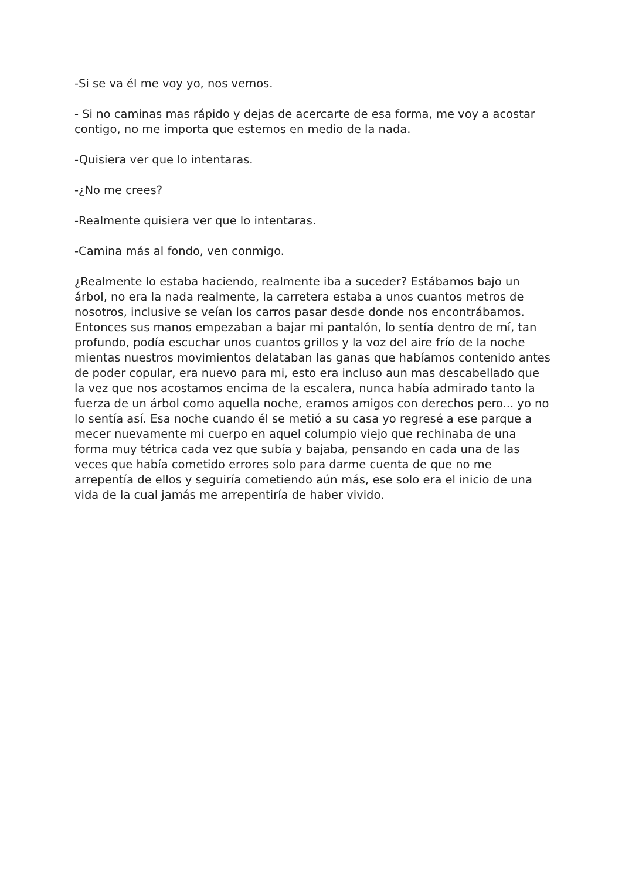-Si se va él me voy yo, nos vemos.
- Si no caminas mas rápido y dejas de acercarte de esa forma, me voy a acostar contigo, no me importa que estemos en medio de la nada.
-Quisiera ver que lo intentaras.
-¿No me crees?
-Realmente quisiera ver que lo intentaras.
-Camina más al fondo, ven conmigo.
¿Realmente lo estaba haciendo, realmente iba a suceder? Estábamos bajo un árbol, no era la nada realmente, la carretera estaba a unos cuantos metros de nosotros, inclusive se veían los carros pasar desde donde nos encontrábamos. Entonces sus manos empezaban a bajar mi pantalón, lo sentía dentro de mí, tan profundo, podía escuchar unos cuantos grillos y la voz del aire frío de la noche mientas nuestros movimientos delataban las ganas que habíamos contenido antes de poder copular, era nuevo para mi, esto era incluso aun mas descabellado que la vez que nos acostamos encima de la escalera, nunca había admirado tanto la fuerza de un árbol como aquella noche, eramos amigos con derechos pero... yo no lo sentía así. Esa noche cuando él se metió a su casa yo regresé a ese parque a mecer nuevamente mi cuerpo en aquel columpio viejo que rechinaba de una forma muy tétrica cada vez que subía y bajaba, pensando en cada una de las veces que había cometido errores solo para darme cuenta de que no me arrepentía de ellos y seguiría cometiendo aún más, ese solo era el inicio de una vida de la cual jamás me arrepentiría de haber vivido.